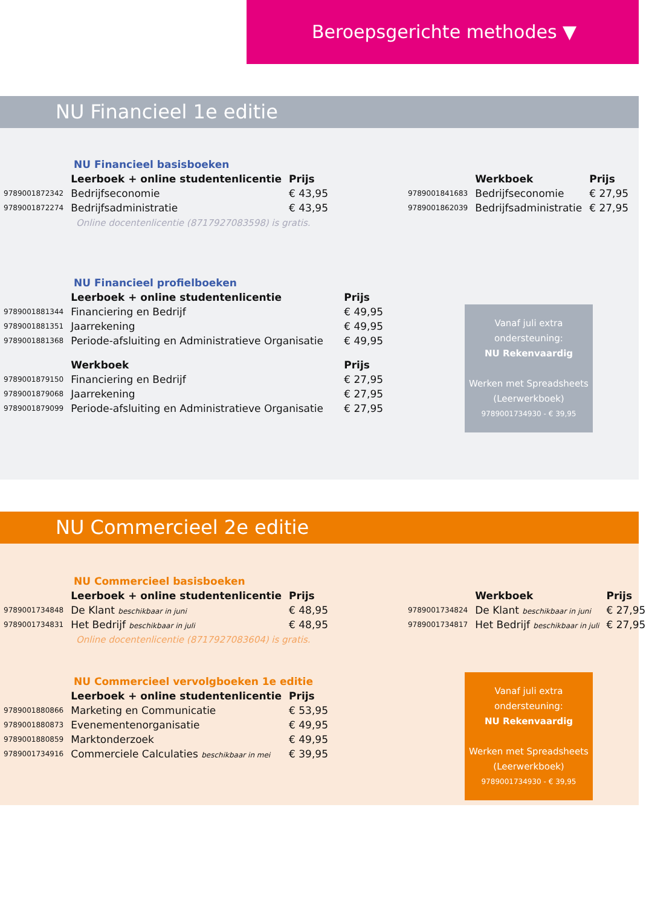Beroepsgerichte methodes ▼
NU Financieel 1e editie
NU Financieel basisboeken
| | Leerboek + online studentenlicentie | Prijs |
| --- | --- | --- |
| 9789001872342 | Bedrijfseconomie | € 43,95 |
| 9789001872274 | Bedrijfsadministratie | € 43,95 |
| | Werkboek | Prijs |
| --- | --- | --- |
| 9789001841683 | Bedrijfseconomie | € 27,95 |
| 9789001862039 | Bedrijfsadministratie | € 27,95 |
Online docentenlicentie (8717927083598) is gratis.
NU Financieel profielboeken
| | Leerboek + online studentenlicentie | Prijs |
| --- | --- | --- |
| 9789001881344 | Financiering en Bedrijf | € 49,95 |
| 9789001881351 | Jaarrekening | € 49,95 |
| 9789001881368 | Periode-afsluiting en Administratieve Organisatie | € 49,95 |
| | Werkboek | Prijs |
| 9789001879150 | Financiering en Bedrijf | € 27,95 |
| 9789001879068 | Jaarrekening | € 27,95 |
| 9789001879099 | Periode-afsluiting en Administratieve Organisatie | € 27,95 |
Vanaf juli extra ondersteuning:
NU Rekenvaardig
Werken met Spreadsheets (Leerwerkboek)
9789001734930 - € 39,95
NU Commercieel 2e editie
NU Commercieel basisboeken
| | Leerboek + online studentenlicentie | Prijs |
| --- | --- | --- |
| 9789001734848 | De Klant beschikbaar in juni | € 48,95 |
| 9789001734831 | Het Bedrijf beschikbaar in juli | € 48,95 |
| | Werkboek | Prijs |
| --- | --- | --- |
| 9789001734824 | De Klant beschikbaar in juni | € 27,95 |
| 9789001734817 | Het Bedrijf beschikbaar in juli | € 27,95 |
Online docentenlicentie (8717927083604) is gratis.
NU Commercieel vervolgboeken 1e editie
| | Leerboek + online studentenlicentie | Prijs |
| --- | --- | --- |
| 9789001880866 | Marketing en Communicatie | € 53,95 |
| 9789001880873 | Evenementenorganisatie | € 49,95 |
| 9789001880859 | Marktonderzoek | € 49,95 |
| 9789001734916 | Commerciele Calculaties beschikbaar in mei | € 39,95 |
Vanaf juli extra ondersteuning:
NU Rekenvaardig
Werken met Spreadsheets (Leerwerkboek)
9789001734930 - € 39,95